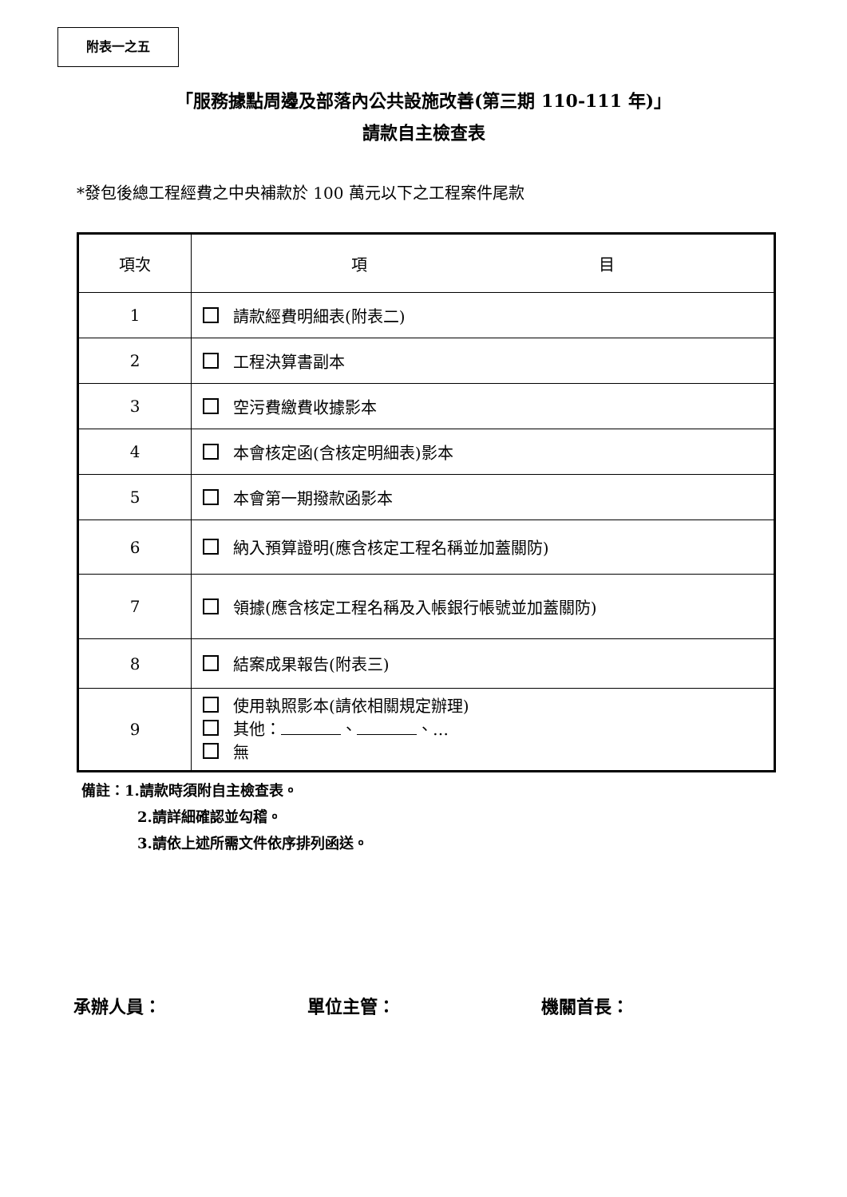附表一之五
「服務據點周邊及部落內公共設施改善(第三期 110-111 年)」
請款自主檢查表
*發包後總工程經費之中央補款於 100 萬元以下之工程案件尾款
| 項次 | 項 目 |
| --- | --- |
| 1 | 請款經費明細表(附表二) |
| 2 | 工程決算書副本 |
| 3 | 空污費繳費收據影本 |
| 4 | 本會核定函(含核定明細表)影本 |
| 5 | 本會第一期撥款函影本 |
| 6 | 納入預算證明(應含核定工程名稱並加蓋關防) |
| 7 | 領據(應含核定工程名稱及入帳銀行帳號並加蓋關防) |
| 8 | 結案成果報告(附表三) |
| 9 | 使用執照影本(請依相關規定辦理) 其他： 、 、… 無 |
備註：1.請款時須附自主檢查表。
2.請詳細確認並勾稽。
3.請依上述所需文件依序排列函送。
承辦人員： 單位主管： 機關首長：